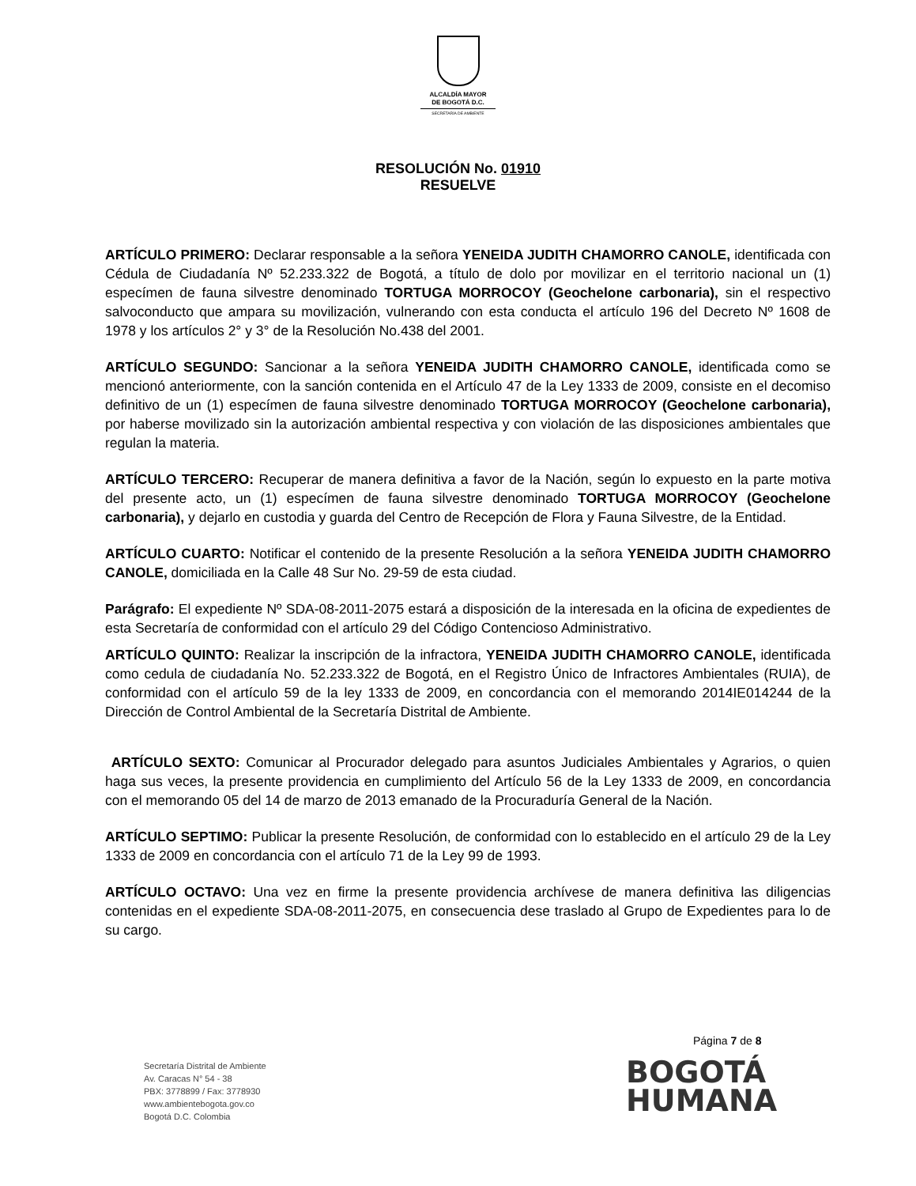ALCALDÍA MAYOR
DE BOGOTÁ D.C.
SECRETARÍA DE AMBIENTE
RESOLUCIÓN No. 01910
RESUELVE
ARTÍCULO PRIMERO: Declarar responsable a la señora YENEIDA JUDITH CHAMORRO CANOLE, identificada con Cédula de Ciudadanía Nº 52.233.322 de Bogotá, a título de dolo por movilizar en el territorio nacional un (1) especímen de fauna silvestre denominado TORTUGA MORROCOY (Geochelone carbonaria), sin el respectivo salvoconducto que ampara su movilización, vulnerando con esta conducta el artículo 196 del Decreto Nº 1608 de 1978 y los artículos 2° y 3° de la Resolución No.438 del 2001.
ARTÍCULO SEGUNDO: Sancionar a la señora YENEIDA JUDITH CHAMORRO CANOLE, identificada como se mencionó anteriormente, con la sanción contenida en el Artículo 47 de la Ley 1333 de 2009, consiste en el decomiso definitivo de un (1) especímen de fauna silvestre denominado TORTUGA MORROCOY (Geochelone carbonaria), por haberse movilizado sin la autorización ambiental respectiva y con violación de las disposiciones ambientales que regulan la materia.
ARTÍCULO TERCERO: Recuperar de manera definitiva a favor de la Nación, según lo expuesto en la parte motiva del presente acto, un (1) especímen de fauna silvestre denominado TORTUGA MORROCOY (Geochelone carbonaria), y dejarlo en custodia y guarda del Centro de Recepción de Flora y Fauna Silvestre, de la Entidad.
ARTÍCULO CUARTO: Notificar el contenido de la presente Resolución a la señora YENEIDA JUDITH CHAMORRO CANOLE, domiciliada en la Calle 48 Sur No. 29-59 de esta ciudad.
Parágrafo: El expediente Nº SDA-08-2011-2075 estará a disposición de la interesada en la oficina de expedientes de esta Secretaría de conformidad con el artículo 29 del Código Contencioso Administrativo.
ARTÍCULO QUINTO: Realizar la inscripción de la infractora, YENEIDA JUDITH CHAMORRO CANOLE, identificada como cedula de ciudadanía No. 52.233.322 de Bogotá, en el Registro Único de Infractores Ambientales (RUIA), de conformidad con el artículo 59 de la ley 1333 de 2009, en concordancia con el memorando 2014IE014244 de la Dirección de Control Ambiental de la Secretaría Distrital de Ambiente.
ARTÍCULO SEXTO: Comunicar al Procurador delegado para asuntos Judiciales Ambientales y Agrarios, o quien haga sus veces, la presente providencia en cumplimiento del Artículo 56 de la Ley 1333 de 2009, en concordancia con el memorando 05 del 14 de marzo de 2013 emanado de la Procuraduría General de la Nación.
ARTÍCULO SEPTIMO: Publicar la presente Resolución, de conformidad con lo establecido en el artículo 29 de la Ley 1333 de 2009 en concordancia con el artículo 71 de la Ley 99 de 1993.
ARTÍCULO OCTAVO: Una vez en firme la presente providencia archívese de manera definitiva las diligencias contenidas en el expediente SDA-08-2011-2075, en consecuencia dese traslado al Grupo de Expedientes para lo de su cargo.
Página 7 de 8
Secretaría Distrital de Ambiente
Av. Caracas N° 54 - 38
PBX: 3778899 / Fax: 3778930
www.ambientebogota.gov.co
Bogotá D.C. Colombia
BOGOTÁ
HUMANA